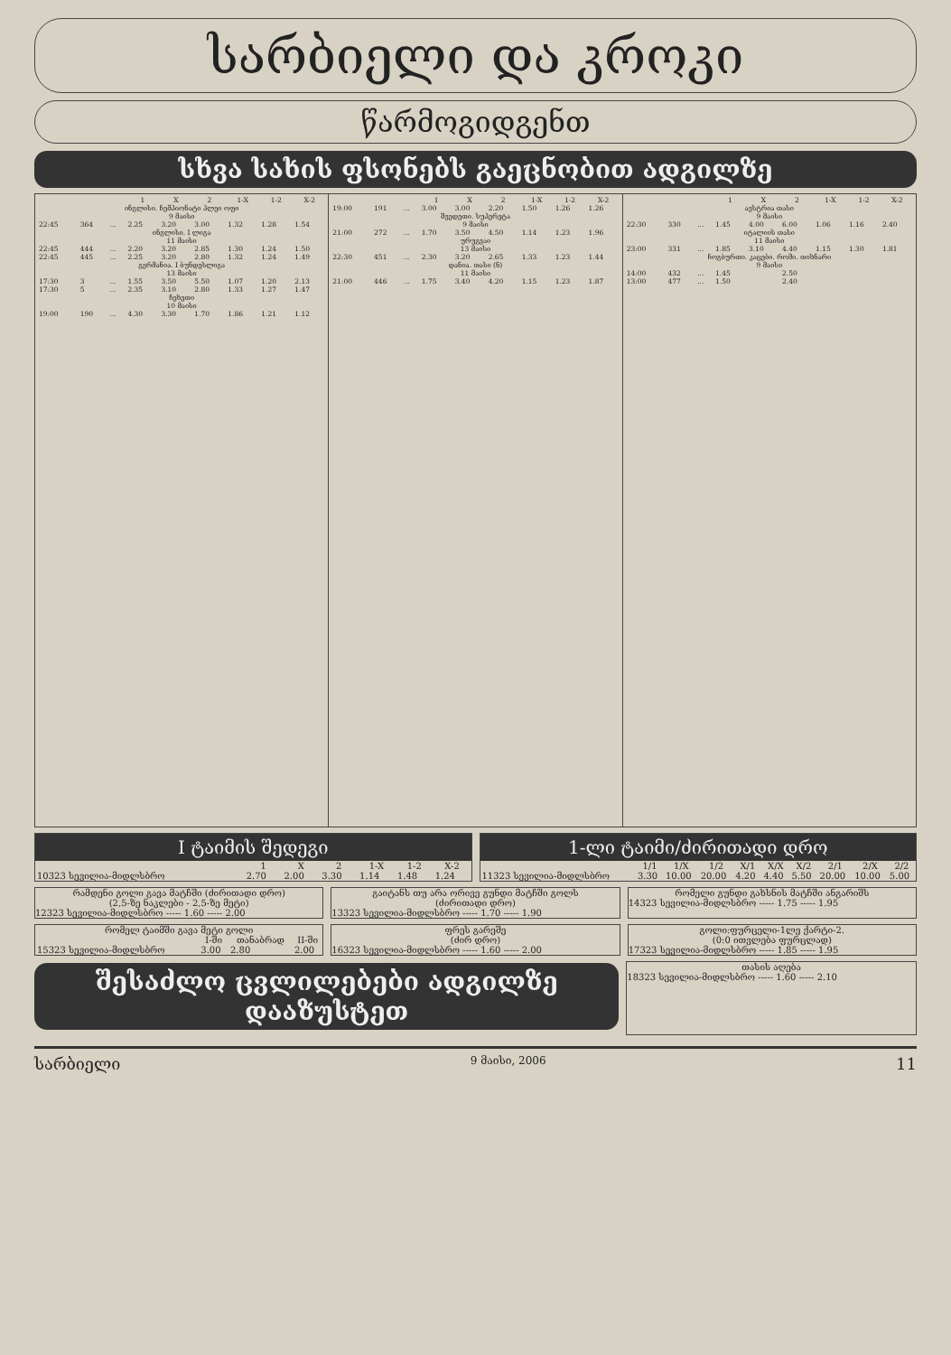სარბიელი და კროკი
წარმოგიდგენთ
სხვა სახის ფსონებს გაეცნობით ადგილზე
| | | | 1 | X | 2 | 1-X | 1-2 | X-2 |
| --- | --- | --- | --- | --- | --- | --- | --- | --- |
| ინგლისი. ჩემპიონატი პლეი ოფი 9 მაისი | | | | | | | | |
| 22:45 | 364 | ... | 2.25 | 3.20 | 3.00 | 1.32 | 1.28 | 1.54 |
| ინგლისი. I ლიგა 11 მაისი | | | | | | | | |
| 22:45 | 444 | ... | 2.20 | 3.20 | 2.85 | 1.30 | 1.24 | 1.50 |
| 22:45 | 445 | ... | 2.25 | 3.20 | 2.80 | 1.32 | 1.24 | 1.49 |
| გერმანია. I ბუნდესლიგა 13 მაისი | | | | | | | | |
| 17:30 | 3 | ... | 1.55 | 3.50 | 5.50 | 1.07 | 1.20 | 2.13 |
| 17:30 | 5 | ... | 2.35 | 3.10 | 2.80 | 1.33 | 1.27 | 1.47 |
| ჩეხეთი 10 მაისი | | | | | | | | |
| 19:00 | 190 | ... | 4.30 | 3.30 | 1.70 | 1.86 | 1.21 | 1.12 |
| | | | 1 | X | 2 | 1-X | 1-2 | X-2 |
| --- | --- | --- | --- | --- | --- | --- | --- | --- |
| 19:00 | 191 | ... | 3.00 | 3.00 | 2.20 | 1.50 | 1.26 | 1.26 |
| შვედეთი. სუპერეტა 9 მაისი | | | | | | | | |
| 21:00 | 272 | ... | 1.70 | 3.50 | 4.50 | 1.14 | 1.23 | 1.96 |
| ურუგვაი 13 მაისი | | | | | | | | |
| 22:30 | 451 | ... | 2.30 | 3.20 | 2.65 | 1.33 | 1.23 | 1.44 |
| დანია. თასი (ნ) 11 მაისი | | | | | | | | |
| 21:00 | 446 | ... | 1.75 | 3.40 | 4.20 | 1.15 | 1.23 | 1.87 |
| | | | 1 | X | 2 | 1-X | 1-2 | X-2 |
| --- | --- | --- | --- | --- | --- | --- | --- | --- |
| ავსტრია თასი 9 მაისი | | | | | | | | |
| 22:30 | 330 | ... | 1.45 | 4.00 | 6.00 | 1.06 | 1.16 | 2.40 |
| იტალიის თასი 11 მაისი | | | | | | | | |
| 23:00 | 331 | ... | 1.85 | 3.10 | 4.40 | 1.15 | 1.30 | 1.81 |
| ჩოგბურთი. კაცები. რომი. თიხნარი 9 მაისი | | | | | | | | |
| 14:00 | 432 | ... | 1.45 | | 2.50 | | | |
| 13:00 | 477 | ... | 1.50 | | 2.40 | | | |
I ტაიმის შედეგი
| | 1 | X | 2 | 1-X | 1-2 | X-2 |
| --- | --- | --- | --- | --- | --- | --- |
| 10323 სევილია-მიდლსბრო | 2.70 | 2.00 | 3.30 | 1.14 | 1.48 | 1.24 |
1-ლი ტაიმი/ძირითადი დრო
| | 1/1 | 1/X | 1/2 | X/1 | X/X | X/2 | 2/1 | 2/X | 2/2 |
| --- | --- | --- | --- | --- | --- | --- | --- | --- | --- |
| 11323 სევილია-მიდლსბრო | 3.30 | 10.00 | 20.00 | 4.20 | 4.40 | 5.50 | 20.00 | 10.00 | 5.00 |
რამდენი გოლი გავა მატჩში (ძირითადი დრო)
(2,5-ზე ნაკლები - 2,5-ზე მეტი)
12323 სევილია-მიდლსბრო ----- 1.60 ----- 2.00
გაიტანს თუ არა ორივე გუნდი მატჩში გოლს
(ძირითადი დრო)
13323 სევილია-მიდლსბრო ----- 1.70 ----- 1.90
რომელი გუნდი გახსნის მატჩში ანგარიშს
14323 სევილია-მიდლსბრო ----- 1.75 ----- 1.95
რომელ ტაიმში გავა მეტი გოლი
| | I-ში | თანაბრად | II-ში |
| --- | --- | --- | --- |
| 15323 სევილია-მიდლსბრო | 3.00 | 2.80 | 2.00 |
ფრეს გარეშე
(ძირ დრო)
16323 სევილია-მიდლსბრო ----- 1.60 ----- 2.00
გოლი:ფურცელი-1ლე ქარტი-2.
(0:0 ითვლება ფურცლად)
17323 სევილია-მიდლსბრო ----- 1.85 ----- 1.95
შესაძლო ცვლილებები ადგილზე დააზუსტეთ
თასის აღება
18323 სევილია-მიდლსბრო ----- 1.60 ----- 2.10
სარბიელი 9 მაისი, 2006 11